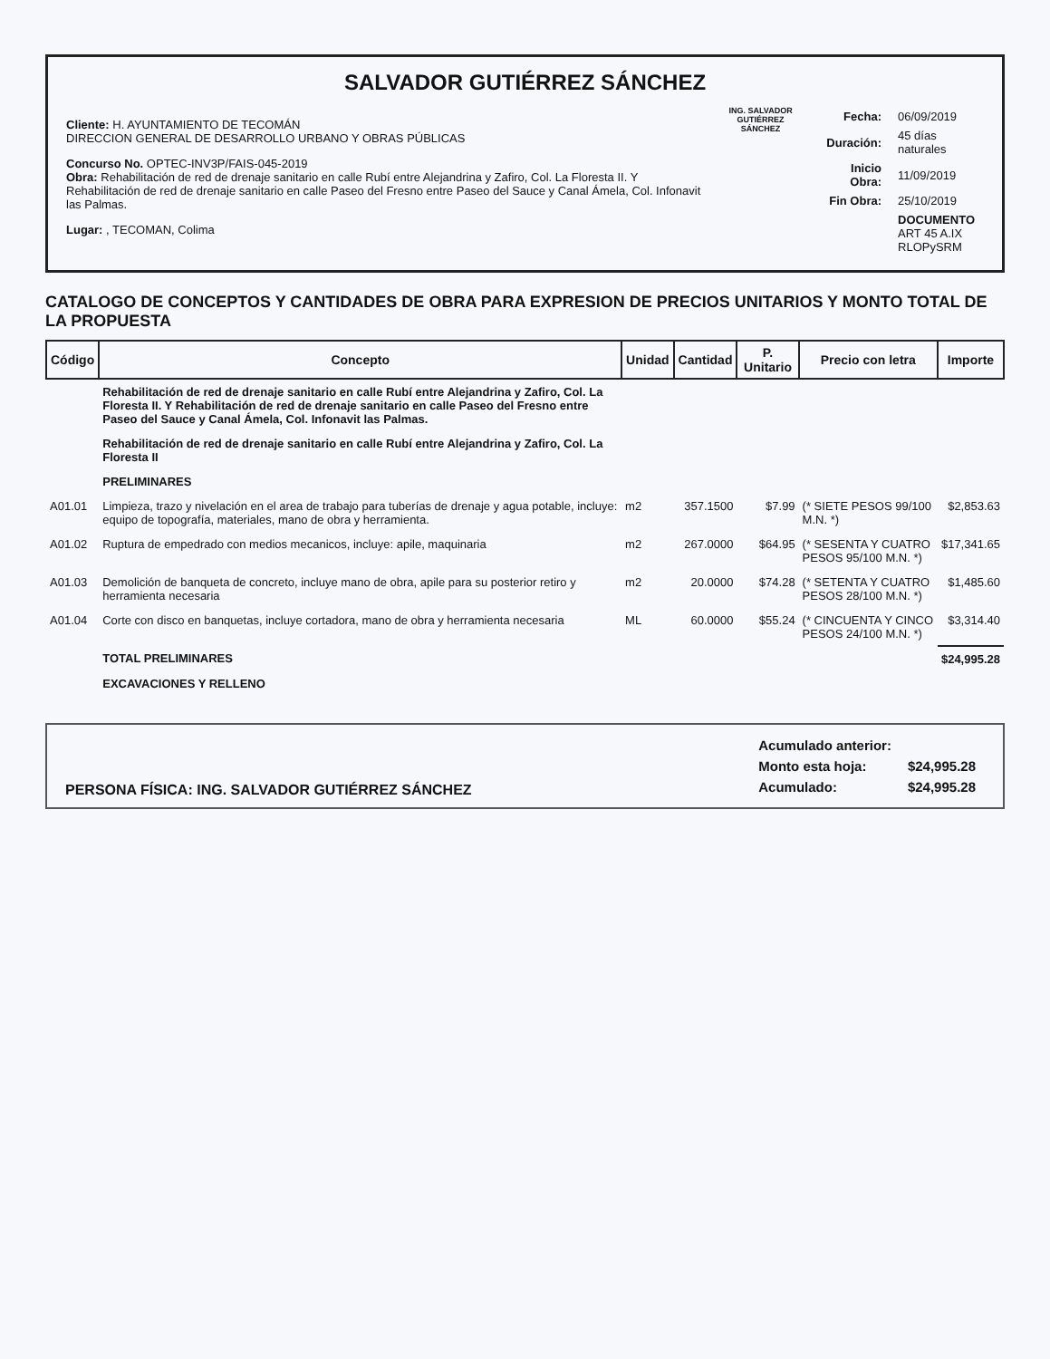SALVADOR GUTIÉRREZ SÁNCHEZ
Cliente: H. AYUNTAMIENTO DE TECOMÁN
DIRECCION GENERAL DE DESARROLLO URBANO Y OBRAS PÚBLICAS
Concurso No. OPTEC-INV3P/FAIS-045-2019
Obra: Rehabilitación de red de drenaje sanitario en calle Rubí entre Alejandrina y Zafiro, Col. La Floresta II. Y Rehabilitación de red de drenaje sanitario en calle Paseo del Fresno entre Paseo del Sauce y Canal Ámela, Col. Infonavit las Palmas.
Lugar: , TECOMAN, Colima
ING. SALVADOR GUTIÉRREZ SÁNCHEZ
| Fecha: | 06/09/2019 |
| Duración: | 45 días naturales |
| Inicio Obra: | 11/09/2019 |
| Fin Obra: | 25/10/2019 |
| | DOCUMENTO ART 45 A.IX RLOPySRM |
CATALOGO DE CONCEPTOS Y CANTIDADES DE OBRA PARA EXPRESION DE PRECIOS UNITARIOS Y MONTO TOTAL DE LA PROPUESTA
| Código | Concepto | Unidad | Cantidad | P. Unitario | Precio con letra | Importe |
| --- | --- | --- | --- | --- | --- | --- |
| | Rehabilitación de red de drenaje sanitario en calle Rubí entre Alejandrina y Zafiro, Col. La Floresta II. Y Rehabilitación de red de drenaje sanitario en calle Paseo del Fresno entre Paseo del Sauce y Canal Ámela, Col. Infonavit las Palmas. | | | | | |
| | Rehabilitación de red de drenaje sanitario en calle Rubí entre Alejandrina y Zafiro, Col. La Floresta II | | | | | |
| | PRELIMINARES | | | | | |
| A01.01 | Limpieza, trazo y nivelación en el area de trabajo para tuberías de drenaje y agua potable, incluye: equipo de topografía, materiales, mano de obra y herramienta. | m2 | 357.1500 | $7.99 | (* SIETE PESOS 99/100 M.N. *) | $2,853.63 |
| A01.02 | Ruptura de empedrado con medios mecanicos, incluye: apile, maquinaria | m2 | 267.0000 | $64.95 | (* SESENTA Y CUATRO PESOS 95/100 M.N. *) | $17,341.65 |
| A01.03 | Demolición de banqueta de concreto, incluye mano de obra, apile para su posterior retiro y herramienta necesaria | m2 | 20.0000 | $74.28 | (* SETENTA Y CUATRO PESOS 28/100 M.N. *) | $1,485.60 |
| A01.04 | Corte con disco en banquetas, incluye cortadora, mano de obra y herramienta necesaria | ML | 60.0000 | $55.24 | (* CINCUENTA Y CINCO PESOS 24/100 M.N. *) | $3,314.40 |
| | TOTAL PRELIMINARES | | | | | $24,995.28 |
| | EXCAVACIONES Y RELLENO | | | | | |
PERSONA FÍSICA: ING. SALVADOR GUTIÉRREZ SÁNCHEZ
| Acumulado anterior: | |
| Monto esta hoja: | $24,995.28 |
| Acumulado: | $24,995.28 |